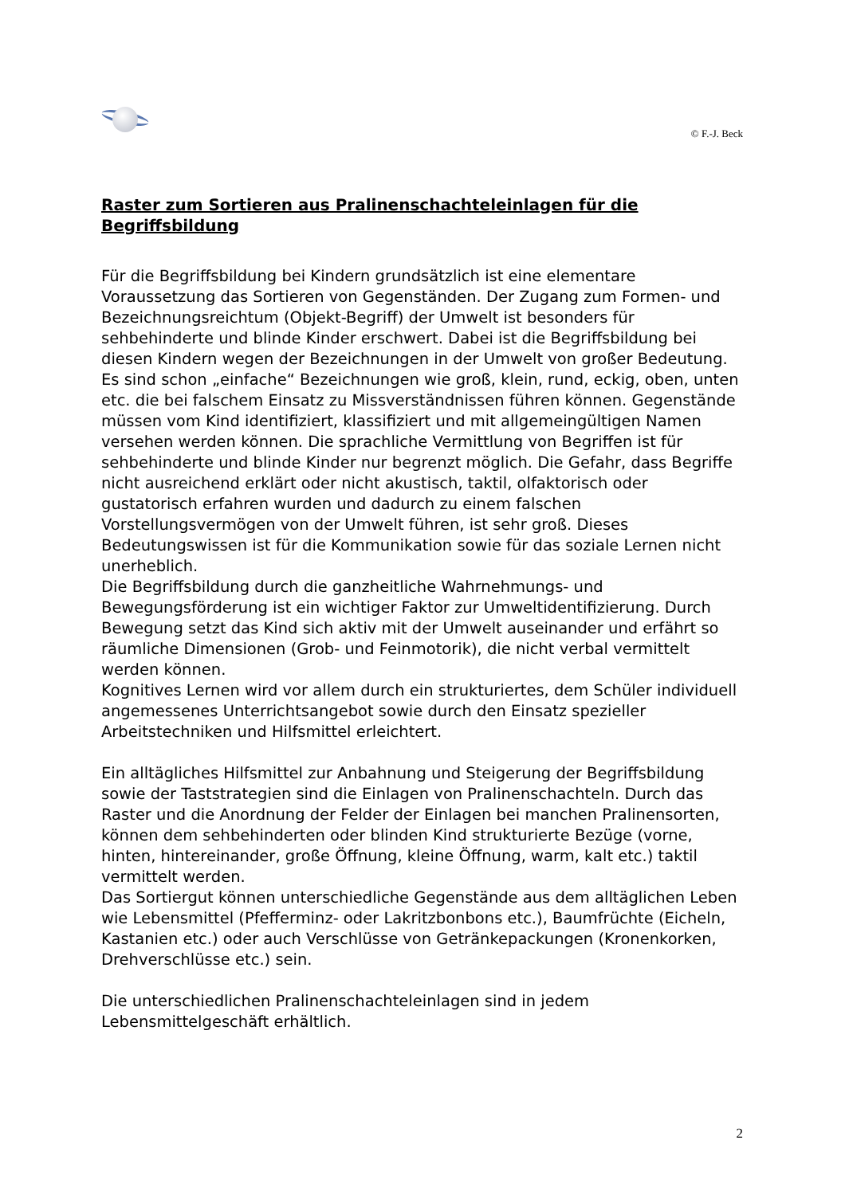© F.-J. Beck
Raster zum Sortieren aus Pralinenschachteleinlagen für die Begriffsbildung
Für die Begriffsbildung bei Kindern grundsätzlich ist eine elementare Voraussetzung das Sortieren von Gegenständen. Der Zugang zum Formen- und Bezeichnungsreichtum (Objekt-Begriff) der Umwelt ist besonders für sehbehinderte und blinde Kinder erschwert. Dabei ist die Begriffsbildung bei diesen Kindern wegen der Bezeichnungen in der Umwelt von großer Bedeutung. Es sind schon „einfache“ Bezeichnungen wie groß, klein, rund, eckig, oben, unten etc. die bei falschem Einsatz zu Missverständnissen führen können. Gegenstände müssen vom Kind identifiziert, klassifiziert und mit allgemeingültigen Namen versehen werden können. Die sprachliche Vermittlung von Begriffen ist für sehbehinderte und blinde Kinder nur begrenzt möglich. Die Gefahr, dass Begriffe nicht ausreichend erklärt oder nicht akustisch, taktil, olfaktorisch oder gustatorisch erfahren wurden und dadurch zu einem falschen Vorstellungsvermögen von der Umwelt führen, ist sehr groß. Dieses Bedeutungswissen ist für die Kommunikation sowie für das soziale Lernen nicht unerheblich.
Die Begriffsbildung durch die ganzheitliche Wahrnehmungs- und Bewegungsförderung ist ein wichtiger Faktor zur Umweltidentifizierung. Durch Bewegung setzt das Kind sich aktiv mit der Umwelt auseinander und erfährt so räumliche Dimensionen (Grob- und Feinmotorik), die nicht verbal vermittelt werden können.
Kognitives Lernen wird vor allem durch ein strukturiertes, dem Schüler individuell angemessenes Unterrichtsangebot sowie durch den Einsatz spezieller Arbeitstechniken und Hilfsmittel erleichtert.
Ein alltägliches Hilfsmittel zur Anbahnung und Steigerung der Begriffsbildung sowie der Taststrategien sind die Einlagen von Pralinenschachteln. Durch das Raster und die Anordnung der Felder der Einlagen bei manchen Pralinensorten, können dem sehbehinderten oder blinden Kind strukturierte Bezüge (vorne, hinten, hintereinander, große Öffnung, kleine Öffnung, warm, kalt etc.) taktil vermittelt werden.
Das Sortiergut können unterschiedliche Gegenstände aus dem alltäglichen Leben wie Lebensmittel (Pfefferminz- oder Lakritzbonbons etc.), Baumfrüchte (Eicheln, Kastanien etc.) oder auch Verschlüsse von Getränkepackungen (Kronenkorken, Drehverschlüsse etc.) sein.
Die unterschiedlichen Pralinenschachteleinlagen sind in jedem Lebensmittelgeschäft erhältlich.
2